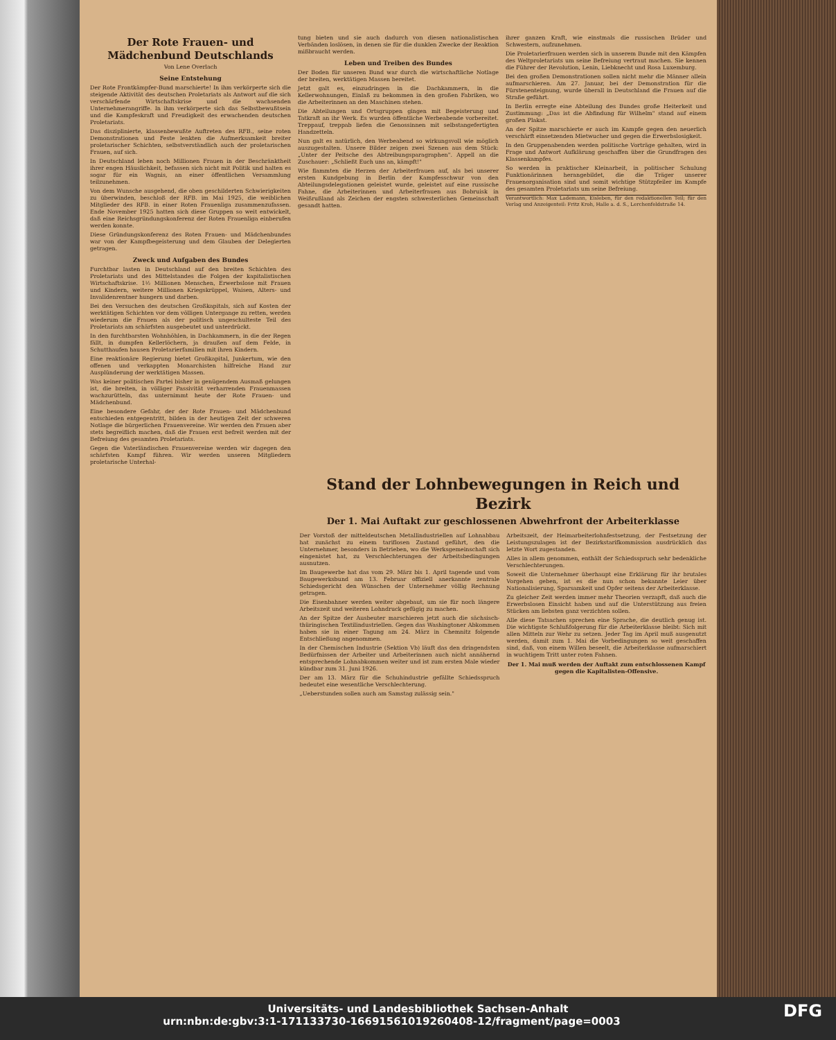Der Rote Frauen- und Mädchenbund Deutschlands
Von Lene Overlach
Seine Entstehung
Der Rote Frontkämpfer-Bund marschierte! In ihm verkörperte sich die steigende Aktivität des deutschen Proletariats als Antwort auf die sich verschärfende Wirtschaftskrise und die wachsenden Unternehmerangriffe. In ihm verkörperte sich das Selbstbewußtsein und die Kampfeskraft und Freudigkeit des erwachenden deutschen Proletariats.
Das disziplinierte, klassenbewußte Auftreten des RFB., seine roten Demonstrationen und Feste lenkten die Aufmerksamkeit breiter proletarischer Schichten, selbstverständlich auch der proletarischen Frauen, auf sich.
In Deutschland leben noch Millionen Frauen in der Beschränktheit ihrer engen Häuslichkeit, befassen sich nicht mit Politik und halten es sogar für ein Wagnis, an einer öffentlichen Versammlung teilzunehmen.
Von dem Wunsche ausgehend, die oben geschilderten Schwierigkeiten zu überwinden, beschloß der RFB. im Mai 1925, die weiblichen Mitglieder des RFB. in einer Roten Frauenliga zusammenzufassen. Ende November 1925 hatten sich diese Gruppen so weit entwickelt, daß eine Reichsgründungskonferenz der Roten Frauenliga einberufen werden konnte.
Diese Gründungskonferenz des Roten Frauen- und Mädchenbundes war von der Kampfbegeisterung und dem Glauben der Delegierten getragen.
Zweck und Aufgaben des Bundes
Furchtbar lasten in Deutschland auf den breiten Schichten des Proletariats und des Mittelstandes die Folgen der kapitalistischen Wirtschaftskrise. 1½ Millionen Menschen, Erwerbslose mit Frauen und Kindern, weitere Millionen Kriegskrüppel, Waisen, Alters- und Invalidenrentner hungern und darben.
Bei den Versuchen des deutschen Großkapitals, sich auf Kosten der werktätigen Schichten vor dem völligen Untergange zu retten, werden wiederum die Frauen als der politisch ungeschulteste Teil des Proletariats am schärfsten ausgebeutet und unterdrückt.
In den furchtbarsten Wohnhöhlen, in Dachkammern, in die der Regen fällt, in dumpfen Kellerlöchern, ja draußen auf dem Felde, in Schutthaufen hausen Proletarierfamilien mit ihren Kindern.
Eine reaktionäre Regierung bietet Großkapital, Junkertum, wie den offenen und verkappten Monarchisten hilfreiche Hand zur Ausplünderung der werktätigen Massen.
Was keiner politischen Partei bisher in genügendem Ausmaß gelungen ist, die breiten, in völliger Passivität verharrenden Frauenmassen wachzurütteln, das unternimmt heute der Rote Frauen- und Mädchenbund.
Eine besondere Gefahr, der der Rote Frauen- und Mädchenbund entschieden entgegentritt, bilden in der heutigen Zeit der schweren Notlage die bürgerlichen Frauenvereine. Wir werden den Frauen aber stets begreiflich machen, daß die Frauen erst befreit werden mit der Befreiung des gesamten Proletariats.
Gegen die Vaterländischen Frauenvereine werden wir dagegen den schärfsten Kampf führen. Wir werden unseren Mitgliedern proletarische Unterhal-
tung bieten und sie auch dadurch von diesen nationalistischen Verbänden loslösen, in denen sie für die dunklen Zwecke der Reaktion mißbraucht werden.
Leben und Treiben des Bundes
Der Boden für unseren Bund war durch die wirtschaftliche Notlage der breiten, werktätigen Massen bereitet.
Jetzt galt es, einzudringen in die Dachkammern, in die Kellerwohnungen, Einlaß zu bekommen in den großen Fabriken, wo die Arbeiterinnen an den Maschinen stehen.
Die Abteilungen und Ortsgruppen gingen mit Begeisterung und Tatkraft an ihr Werk. Es wurden öffentliche Werbeabende vorbereitet. Treppauf, treppab liefen die Genossinnen mit selbstangefertigten Handzetteln.
Nun galt es natürlich, den Werbeabend so wirkungsvoll wie möglich auszugestalten. Unsere Bilder zeigen zwei Szenen aus dem Stück: „Unter der Peitsche des Abtreibungsparagraphen". Appell an die Zuschauer: „Schließt Euch uns an, kämpft!"
Wie flammten die Herzen der Arbeiterfrauen auf, als bei unserer ersten Kundgebung in Berlin der Kampfesschwur von den Abteilungsdelegationen geleistet wurde, geleistet auf eine russische Fahne, die Arbeiterinnen und Arbeiterfrauen aus Bobruisk in Weißrußland als Zeichen der engsten schwesterlichen Gemeinschaft gesandt hatten.
ihrer ganzen Kraft, wie einstmals die russischen Brüder und Schwestern, aufzunehmen.
Die Proletarierfrauen werden sich in unserem Bunde mit den Kämpfen des Weltproletariats um seine Befreiung vertraut machen. Sie kennen die Führer der Revolution, Lenin, Liebknecht und Rosa Luxemburg.
Bei den großen Demonstrationen sollen nicht mehr die Männer allein aufmarschieren. Am 27. Januar, bei der Demonstration für die Fürstenenteignung, wurde überall in Deutschland die Frauen auf die Straße geführt.
In Berlin erregte eine Abteilung des Bundes große Heiterkeit und Zustimmung: „Das ist die Abfindung für Wilhelm" stand auf einem großen Plakat.
An der Spitze marschierte er auch im Kampfe gegen den neuerlich verschärft einsetzenden Mietwucher und gegen die Erwerbslosigkeit.
In den Gruppenabenden werden politische Vorträge gehalten, wird in Frage und Antwort Aufklärung geschaffen über die Grundfragen des Klassenkampfes.
So werden in praktischer Kleinarbeit, in politischer Schulung Funktionärinnen herangebildet, die die Träger unserer Frauenorganisation sind und somit wichtige Stützpfeiler im Kampfe des gesamten Proletariats um seine Befreiung.
Verantwortlich: Max Lademann, Eisleben, für den redaktionellen Teil; für den Verlag und Anzeigenteil: Fritz Kroh, Halle a. d. S., Lerchenfeldstraße 14.
Stand der Lohnbewegungen in Reich und Bezirk
Der 1. Mai Auftakt zur geschlossenen Abwehrfront der Arbeiterklasse
Der Vorstoß der mitteldeutschen Metallindustriellen auf Lohnabbau hat zunächst zu einem tariflosen Zustand geführt, den die Unternehmer, besonders in Betrieben, wo die Werksgemeinschaft sich eingenistet hat, zu Verschlechterungen der Arbeitsbedingungen ausnutzen.
Im Baugewerbe hat das vom 29. März bis 1. April tagende und vom Baugewerksbund am 13. Februar offiziell anerkannte zentrale Schiedsgericht den Wünschen der Unternehmer völlig Rechnung getragen.
Die Eisenbahner werden weiter abgebaut, um sie für noch längere Arbeitszeit und weiteren Lohndruck gefügig zu machen.
An der Spitze der Ausbeuter marschieren jetzt auch die sächsisch-thüringischen Textilindustriellen. Gegen das Washingtoner Abkommen haben sie in einer Tagung am 24. März in Chemnitz folgende Entschließung angenommen.
In der Chemischen Industrie (Sektion Vb) läuft das den dringendsten Bedürfnissen der Arbeiter und Arbeiterinnen auch nicht annähernd entsprechende Lohnabkommen weiter und ist zum ersten Male wieder kündbar zum 31. Juni 1926.
Der am 13. März für die Schuhindustrie gefällte Schiedsspruch bedeutet eine wesentliche Verschlechterung.
„Ueberstunden sollen auch am Samstag zulässig sein."
Arbeitszeit, der Heimarbeiterlohnfestsetzung, der Festsetzung der Leistungszulagen ist der Bezirkstarifkommission ausdrücklich das letzte Wort zugestanden.
Alles in allem genommen, enthält der Schiedsspruch sehr bedenkliche Verschlechterungen.
Soweit die Unternehmer überhaupt eine Erklärung für ihr brutales Vorgehen geben, ist es die nun schon bekannte Leier über Nationalisierung, Sparsamkeit und Opfer seitens der Arbeiterklasse.
Zu gleicher Zeit werden immer mehr Theorien verzapft, daß auch die Erwerbslosen Einsicht haben und auf die Unterstützung aus freien Stücken am liebsten ganz verzichten sollen.
Alle diese Tatsachen sprechen eine Sprache, die deutlich genug ist. Die wichtigste Schlußfolgerung für die Arbeiterklasse bleibt: Sich mit allen Mitteln zur Wehr zu setzen. Jeder Tag im April muß ausgenutzt werden, damit zum 1. Mai die Vorbedingungen so weit geschaffen sind, daß, von einem Willen beseelt, die Arbeiterklasse aufmarschiert in wuchtigem Tritt unter roten Fahnen.
Der 1. Mai muß werden der Auftakt zum entschlossenen Kampf gegen die Kapitalisten-Offensive.
Universitäts- und Landesbibliothek Sachsen-Anhalt
urn:nbn:de:gbv:3:1-171133730-16691561019260408-12/fragment/page=0003 DFG